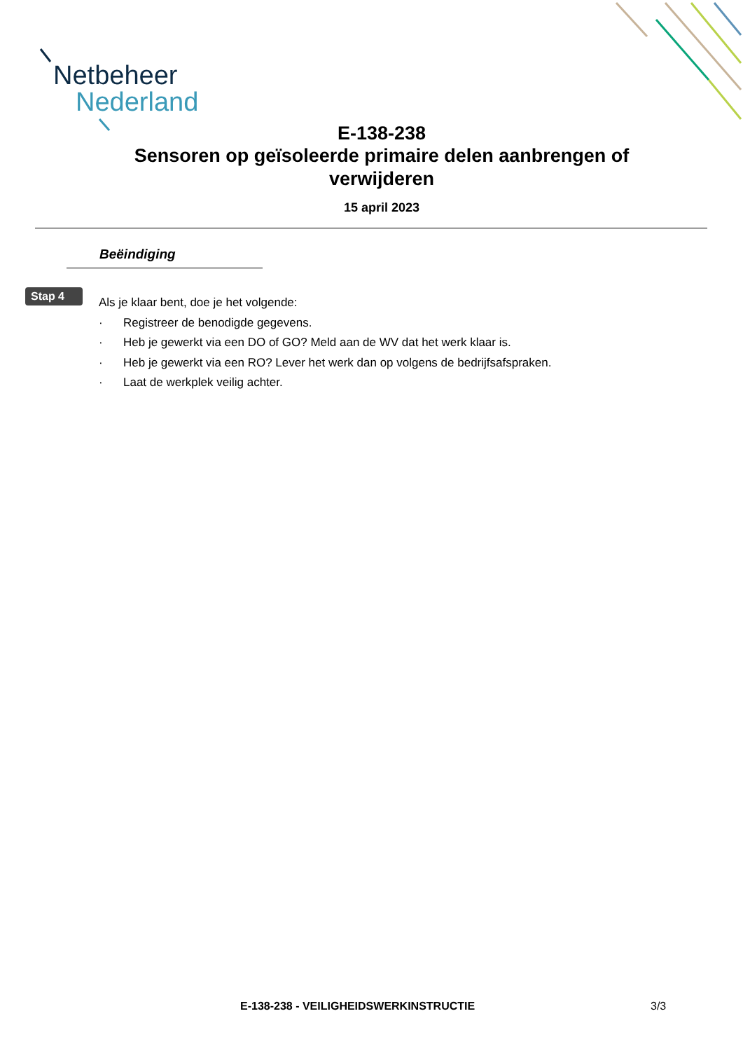Netbeheer
Nederland
E-138-238
Sensoren op geïsoleerde primaire delen aanbrengen of verwijderen
15 april 2023
Beëindiging
Stap 4
Als je klaar bent, doe je het volgende:
· Registreer de benodigde gegevens.
· Heb je gewerkt via een DO of GO? Meld aan de WV dat het werk klaar is.
· Heb je gewerkt via een RO? Lever het werk dan op volgens de bedrijfsafspraken.
· Laat de werkplek veilig achter.
E-138-238 - VEILIGHEIDSWERKINSTRUCTIE 3/3